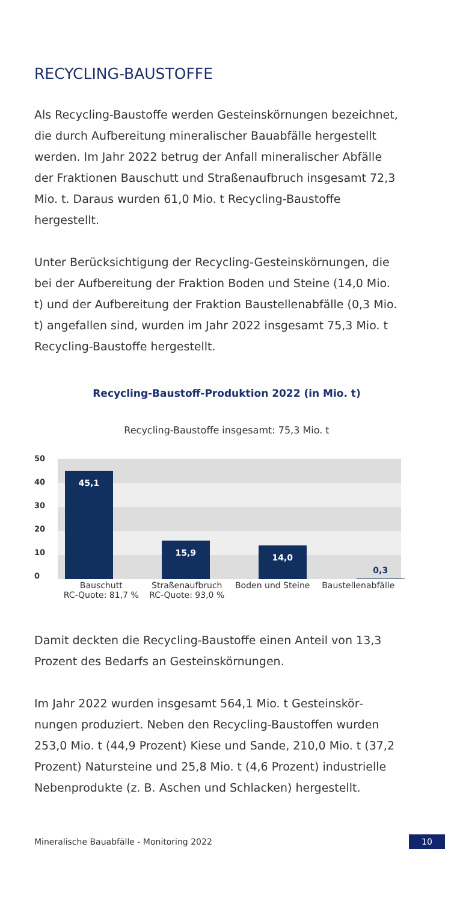RECYCLING-BAUSTOFFE
Als Recycling-Baustoffe werden Gesteinskörnungen be­zeichnet, die durch Aufbereitung mineralischer Bauabfälle hergestellt werden. Im Jahr 2022 betrug der Anfall mine­ralischer Abfälle der Fraktionen Bauschutt und Straßen­aufbruch insgesamt 72,3 Mio. t. Daraus wurden 61,0 Mio. t Recycling-Baustoffe hergestellt.
Unter Berücksichtigung der Recycling-Gesteinskörnungen, die bei der Aufbereitung der Fraktion Boden und Steine (14,0 Mio. t) und der Aufbereitung der Fraktion Baustellen­abfälle (0,3 Mio. t) angefallen sind, wurden im Jahr 2022 insgesamt 75,3 Mio. t Recycling-Baustoffe hergestellt.
Recycling-Baustoff-Produktion 2022 (in Mio. t)
Recycling-Baustoffe insgesamt: 75,3 Mio. t
50
40
30
20
10
0
45,1 15,9 14,0 0,3
Bauschutt
RC-Quote: 81,7 %
Straßenaufbruch
RC-Quote: 93,0 %
Boden und Steine Baustellenabfälle
Damit deckten die Recycling-Baustoffe einen Anteil von 13,3 Prozent des Bedarfs an Gesteinskörnungen.
Im Jahr 2022 wurden insgesamt 564,1 Mio. t Gesteinskör­nungen produziert. Neben den Recycling-Baustoffen wurden 253,0 Mio. t (44,9 Prozent) Kiese und Sande, 210,0 Mio. t (37,2 Prozent) Natursteine und 25,8 Mio. t (4,6 Prozent) industrielle Nebenprodukte (z. B. Aschen und Schlacken) hergestellt.
Mineralische Bauabfälle - Monitoring 2022 10